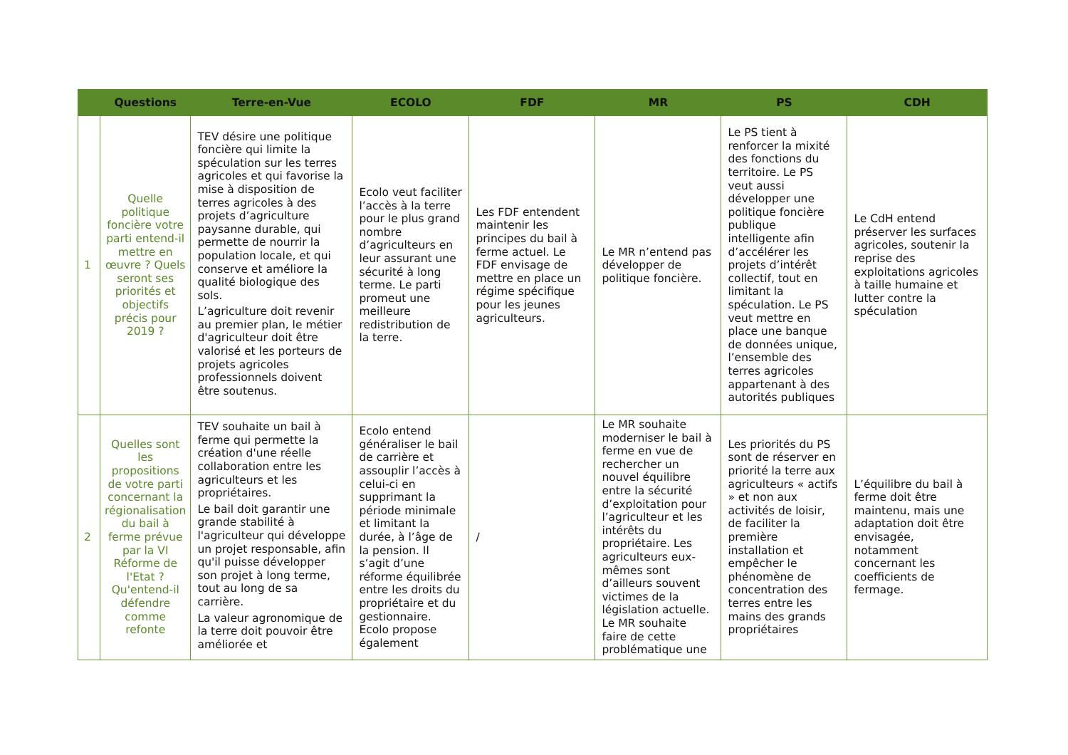| | Questions | Terre-en-Vue | ECOLO | FDF | MR | PS | CDH |
| --- | --- | --- | --- | --- | --- | --- | --- |
| 1 | Quelle politique foncière votre parti entend-il mettre en œuvre ? Quels seront ses priorités et objectifs précis pour 2019 ? | TEV désire une politique foncière qui limite la spéculation sur les terres agricoles et qui favorise la mise à disposition de terres agricoles à des projets d’agriculture paysanne durable, qui permette de nourrir la population locale, et qui conserve et améliore la qualité biologique des sols. L’agriculture doit revenir au premier plan, le métier d'agriculteur doit être valorisé et les porteurs de projets agricoles professionnels doivent être soutenus. | Ecolo veut faciliter l’accès à la terre pour le plus grand nombre d’agriculteurs en leur assurant une sécurité à long terme. Le parti promeut une meilleure redistribution de la terre. | Les FDF entendent maintenir les principes du bail à ferme actuel. Le FDF envisage de mettre en place un régime spécifique pour les jeunes agriculteurs. | Le MR n’entend pas développer de politique foncière. | Le PS tient à renforcer la mixité des fonctions du territoire. Le PS veut aussi développer une politique foncière publique intelligente afin d’accélérer les projets d’intérêt collectif, tout en limitant la spéculation. Le PS veut mettre en place une banque de données unique, l’ensemble des terres agricoles appartenant à des autorités publiques | Le CdH entend préserver les surfaces agricoles, soutenir la reprise des exploitations agricoles à taille humaine et lutter contre la spéculation |
| 2 | Quelles sont les propositions de votre parti concernant la régionalisation du bail à ferme prévue par la VI Réforme de l'Etat ? Qu'entend-il défendre comme refonte | TEV souhaite un bail à ferme qui permette la création d'une réelle collaboration entre les agriculteurs et les propriétaires. Le bail doit garantir une grande stabilité à l'agriculteur qui développe un projet responsable, afin qu'il puisse développer son projet à long terme, tout au long de sa carrière. La valeur agronomique de la terre doit pouvoir être améliorée et | Ecolo entend généraliser le bail de carrière et assouplir l’accès à celui-ci en supprimant la période minimale et limitant la durée, à l’âge de la pension. Il s’agit d’une réforme équilibrée entre les droits du propriétaire et du gestionnaire. Ecolo propose également | / | Le MR souhaite moderniser le bail à ferme en vue de rechercher un nouvel équilibre entre la sécurité d’exploitation pour l’agriculteur et les intérêts du propriétaire. Les agriculteurs eux-mêmes sont d’ailleurs souvent victimes de la législation actuelle. Le MR souhaite faire de cette problématique une | Les priorités du PS sont de réserver en priorité la terre aux agriculteurs « actifs » et non aux activités de loisir, de faciliter la première installation et empêcher le phénomène de concentration des terres entre les mains des grands propriétaires | L’équilibre du bail à ferme doit être maintenu, mais une adaptation doit être envisagée, notamment concernant les coefficients de fermage. |